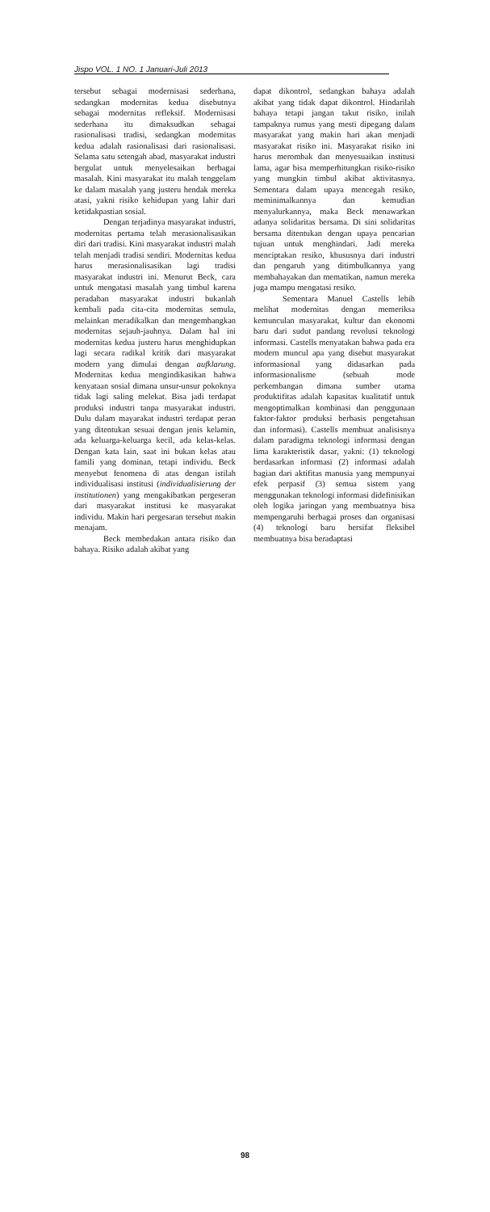Jispo VOL. 1 NO. 1 Januari-Juli 2013
tersebut sebagai modernisasi sederhana, sedangkan modernitas kedua disebutnya sebagai modernitas refleksif. Modernisasi sederhana itu dimaksudkan sebagai rasionalisasi tradisi, sedangkan modernitas kedua adalah rasionalisasi dari rasionalisasi. Selama satu setengah abad, masyarakat industri bergulat untuk menyelesaikan berbagai masalah. Kini masyarakat itu malah tenggelam ke dalam masalah yang justeru hendak mereka atasi, yakni risiko kehidupan yang lahir dari ketidakpastian sosial.
Dengan terjadinya masyarakat industri, modernitas pertama telah merasionalisasikan diri dari tradisi. Kini masyarakat industri malah telah menjadi tradisi sendiri. Modernitas kedua harus merasionalisasikan lagi tradisi masyarakat industri ini. Menurut Beck, cara untuk mengatasi masalah yang timbul karena peradaban masyarakat industri bukanlah kembali pada cita-cita modernitas semula, melainkan meradikalkan dan mengembangkan modernitas sejauh-jauhnya. Dalam hal ini modernitas kedua justeru harus menghidupkan lagi secara radikal kritik dari masyarakat modern yang dimulai dengan aufklarung. Modernitas kedua mengindikasikan bahwa kenyataan sosial dimana unsur-unsur pokoknya tidak lagi saling melekat. Bisa jadi terdapat produksi industri tanpa masyarakat industri. Dulu dalam mayarakat industri terdapat peran yang ditentukan sesuai dengan jenis kelamin, ada keluarga-keluarga kecil, ada kelas-kelas. Dengan kata lain, saat ini bukan kelas atau famili yang dominan, tetapi individu. Beck menyebut fenomena di atas dengan istilah individualisasi institusi (individualisierung der institutionen) yang mengakibatkan pergeseran dari masyarakat institusi ke masyarakat individu. Makin hari pergesaran tersebut makin menajam.
Beck membedakan antara risiko dan bahaya. Risiko adalah akibat yang
dapat dikontrol, sedangkan bahaya adalah akibat yang tidak dapat dikontrol. Hindarilah bahaya tetapi jangan takut risiko, inilah tampaknya rumus yang mesti dipegang dalam masyarakat yang makin hari akan menjadi masyarakat risiko ini. Masyarakat risiko ini harus merombak dan menyesuaikan institusi lama, agar bisa memperhitungkan risiko-risiko yang mungkin timbul akibat aktivitasnya. Sementara dalam upaya mencegah resiko, meminimalkannya dan kemudian menyalurkannya, maka Beck menawarkan adanya solidaritas bersama. Di sini solidaritas bersama ditentukan dengan upaya pencarian tujuan untuk menghindari. Jadi mereka menciptakan resiko, khususnya dari industri dan pengaruh yang ditimbulkannya yang membahayakan dan mematikan, namun mereka juga mampu mengatasi resiko.
Sementara Manuel Castells lebih melihat modernitas dengan memeriksa kemunculan masyarakat, kultur dan ekonomi baru dari sudut pandang revolusi teknologi informasi. Castells menyatakan bahwa pada era modern muncul apa yang disebut masyarakat informasional yang didasarkan pada informasionalisme (sebuah mode perkembangan dimana sumber utama produktifitas adalah kapasitas kualitatif untuk mengoptimalkan kombinasi dan penggunaan faktor-faktor produksi berbasis pengetahuan dan informasi). Castells membuat analisisnya dalam paradigma teknologi informasi dengan lima karakteristik dasar, yakni: (1) teknologi berdasarkan informasi (2) informasi adalah bagian dari aktifitas manusia yang mempunyai efek perpasif (3) semua sistem yang menggunakan teknologi informasi didefinisikan oleh logika jaringan yang membuatnya bisa mempengaruhi berbagai proses dan organisasi (4) teknologi baru bersifat fleksibel membuatnya bisa beradaptasi
98